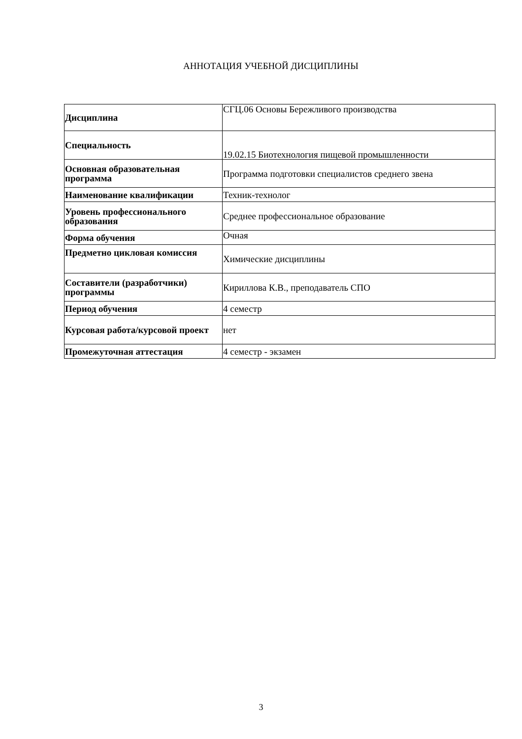АННОТАЦИЯ УЧЕБНОЙ ДИСЦИПЛИНЫ
| Дисциплина | СГЦ.06 Основы Бережливого производства |
| Специальность | 19.02.15 Биотехнология пищевой промышленности |
| Основная образовательная программа | Программа подготовки специалистов среднего звена |
| Наименование квалификации | Техник-технолог |
| Уровень профессионального образования | Среднее профессиональное образование |
| Форма обучения | Очная |
| Предметно цикловая комиссия | Химические дисциплины |
| Составители (разработчики) программы | Кириллова К.В., преподаватель СПО |
| Период обучения | 4 семестр |
| Курсовая работа/курсовой проект | нет |
| Промежуточная аттестация | 4 семестр - экзамен |
3